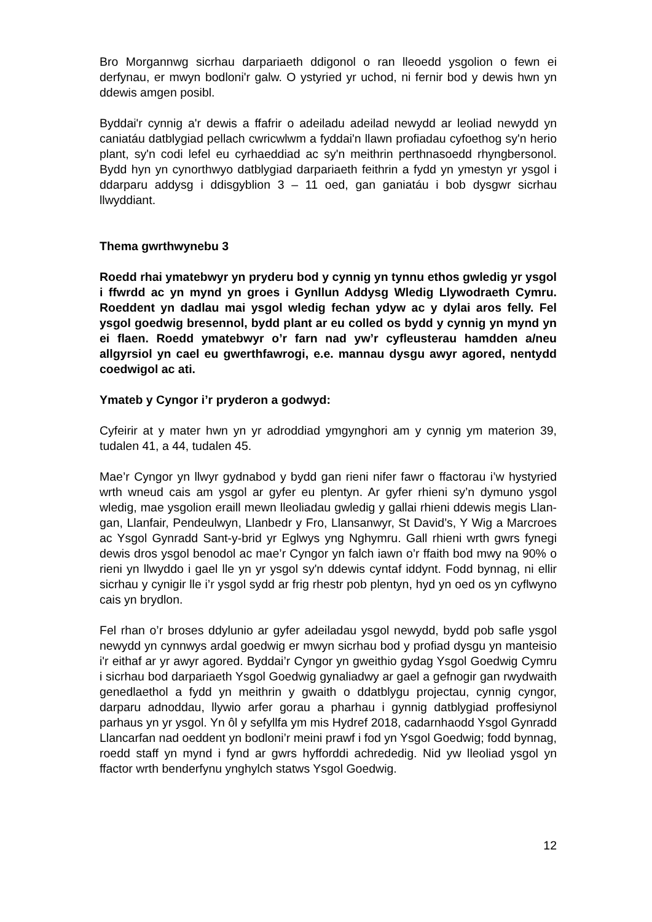Bro Morgannwg sicrhau darpariaeth ddigonol o ran lleoedd ysgolion o fewn ei derfynau, er mwyn bodloni'r galw. O ystyried yr uchod, ni fernir bod y dewis hwn yn ddewis amgen posibl.
Byddai'r cynnig a'r dewis a ffafrir o adeiladu adeilad newydd ar leoliad newydd yn caniatáu datblygiad pellach cwricwlwm a fyddai'n llawn profiadau cyfoethog sy'n herio plant, sy'n codi lefel eu cyrhaeddiad ac sy'n meithrin perthnasoedd rhyngbersonol. Bydd hyn yn cynorthwyo datblygiad darpariaeth feithrin a fydd yn ymestyn yr ysgol i ddarparu addysg i ddisgyblion 3 – 11 oed, gan ganiatáu i bob dysgwr sicrhau llwyddiant.
Thema gwrthwynebu 3
Roedd rhai ymatebwyr yn pryderu bod y cynnig yn tynnu ethos gwledig yr ysgol i ffwrdd ac yn mynd yn groes i Gynllun Addysg Wledig Llywodraeth Cymru. Roeddent yn dadlau mai ysgol wledig fechan ydyw ac y dylai aros felly. Fel ysgol goedwig bresennol, bydd plant ar eu colled os bydd y cynnig yn mynd yn ei flaen. Roedd ymatebwyr o’r farn nad yw’r cyfleusterau hamdden a/neu allgyrsiol yn cael eu gwerthfawrogi, e.e. mannau dysgu awyr agored, nentydd coedwigol ac ati.
Ymateb y Cyngor i’r pryderon a godwyd:
Cyfeirir at y mater hwn yn yr adroddiad ymgynghori am y cynnig ym materion 39, tudalen 41, a 44, tudalen 45.
Mae’r Cyngor yn llwyr gydnabod y bydd gan rieni nifer fawr o ffactorau i’w hystyried wrth wneud cais am ysgol ar gyfer eu plentyn. Ar gyfer rhieni sy’n dymuno ysgol wledig, mae ysgolion eraill mewn lleoliadau gwledig y gallai rhieni ddewis megis Llan-gan, Llanfair, Pendeulwyn, Llanbedr y Fro, Llansanwyr, St David’s, Y Wig a Marcroes ac Ysgol Gynradd Sant-y-brid yr Eglwys yng Nghymru. Gall rhieni wrth gwrs fynegi dewis dros ysgol benodol ac mae’r Cyngor yn falch iawn o’r ffaith bod mwy na 90% o rieni yn llwyddo i gael lle yn yr ysgol sy'n ddewis cyntaf iddynt. Fodd bynnag, ni ellir sicrhau y cynigir lle i’r ysgol sydd ar frig rhestr pob plentyn, hyd yn oed os yn cyflwyno cais yn brydlon.
Fel rhan o’r broses ddylunio ar gyfer adeiladau ysgol newydd, bydd pob safle ysgol newydd yn cynnwys ardal goedwig er mwyn sicrhau bod y profiad dysgu yn manteisio i'r eithaf ar yr awyr agored. Byddai’r Cyngor yn gweithio gydag Ysgol Goedwig Cymru i sicrhau bod darpariaeth Ysgol Goedwig gynaliadwy ar gael a gefnogir gan rwydwaith genedlaethol a fydd yn meithrin y gwaith o ddatblygu projectau, cynnig cyngor, darparu adnoddau, llywio arfer gorau a pharhau i gynnig datblygiad proffesiynol parhaus yn yr ysgol. Yn ôl y sefyllfa ym mis Hydref 2018, cadarnhaodd Ysgol Gynradd Llancarfan nad oeddent yn bodloni’r meini prawf i fod yn Ysgol Goedwig; fodd bynnag, roedd staff yn mynd i fynd ar gwrs hyfforddi achrededig. Nid yw lleoliad ysgol yn ffactor wrth benderfynu ynghylch statws Ysgol Goedwig.
12